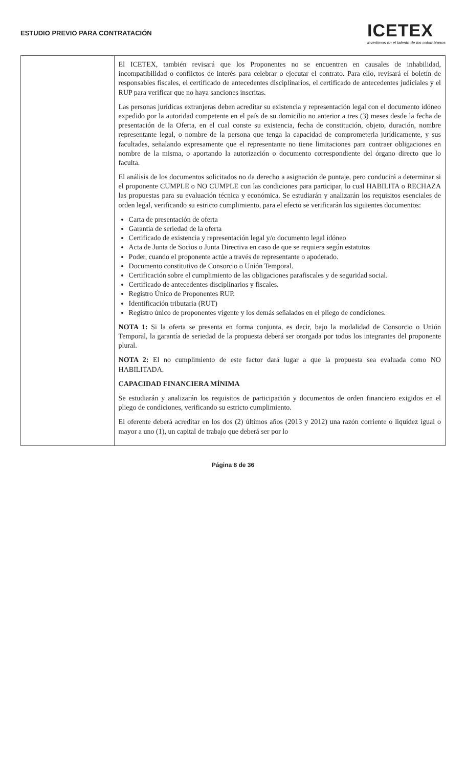ESTUDIO PREVIO PARA CONTRATACIÓN
ICETEX
invertimos en el talento de los colombianos
| | El ICETEX, también revisará que los Proponentes no se encuentren en causales de inhabilidad, incompatibilidad o conflictos de interés para celebrar o ejecutar el contrato. Para ello, revisará el boletín de responsables fiscales, el certificado de antecedentes disciplinarios, el certificado de antecedentes judiciales y el RUP para verificar que no haya sanciones inscritas. Las personas jurídicas extranjeras deben acreditar su existencia y representación legal con el documento idóneo expedido por la autoridad competente en el país de su domicilio no anterior a tres (3) meses desde la fecha de presentación de la Oferta, en el cual conste su existencia, fecha de constitución, objeto, duración, nombre representante legal, o nombre de la persona que tenga la capacidad de comprometerla jurídicamente, y sus facultades, señalando expresamente que el representante no tiene limitaciones para contraer obligaciones en nombre de la misma, o aportando la autorización o documento correspondiente del órgano directo que lo faculta. El análisis de los documentos solicitados no da derecho a asignación de puntaje, pero conducirá a determinar si el proponente CUMPLE o NO CUMPLE con las condiciones para participar, lo cual HABILITA o RECHAZA las propuestas para su evaluación técnica y económica. Se estudiarán y analizarán los requisitos esenciales de orden legal, verificando su estricto cumplimiento, para el efecto se verificarán los siguientes documentos: Carta de presentación de oferta Garantía de seriedad de la oferta Certificado de existencia y representación legal y/o documento legal idóneo Acta de Junta de Socios o Junta Directiva en caso de que se requiera según estatutos Poder, cuando el proponente actúe a través de representante o apoderado. Documento constitutivo de Consorcio o Unión Temporal. Certificación sobre el cumplimiento de las obligaciones parafiscales y de seguridad social. Certificado de antecedentes disciplinarios y fiscales. Registro Único de Proponentes RUP. Identificación tributaria (RUT) Registro único de proponentes vigente y los demás señalados en el pliego de condiciones. NOTA 1: Si la oferta se presenta en forma conjunta, es decir, bajo la modalidad de Consorcio o Unión Temporal, la garantía de seriedad de la propuesta deberá ser otorgada por todos los integrantes del proponente plural. NOTA 2: El no cumplimiento de este factor dará lugar a que la propuesta sea evaluada como NO HABILITADA. CAPACIDAD FINANCIERA MÍNIMA Se estudiarán y analizarán los requisitos de participación y documentos de orden financiero exigidos en el pliego de condiciones, verificando su estricto cumplimiento. El oferente deberá acreditar en los dos (2) últimos años (2013 y 2012) una razón corriente o liquidez igual o mayor a uno (1), un capital de trabajo que deberá ser por lo |
Página 8 de 36